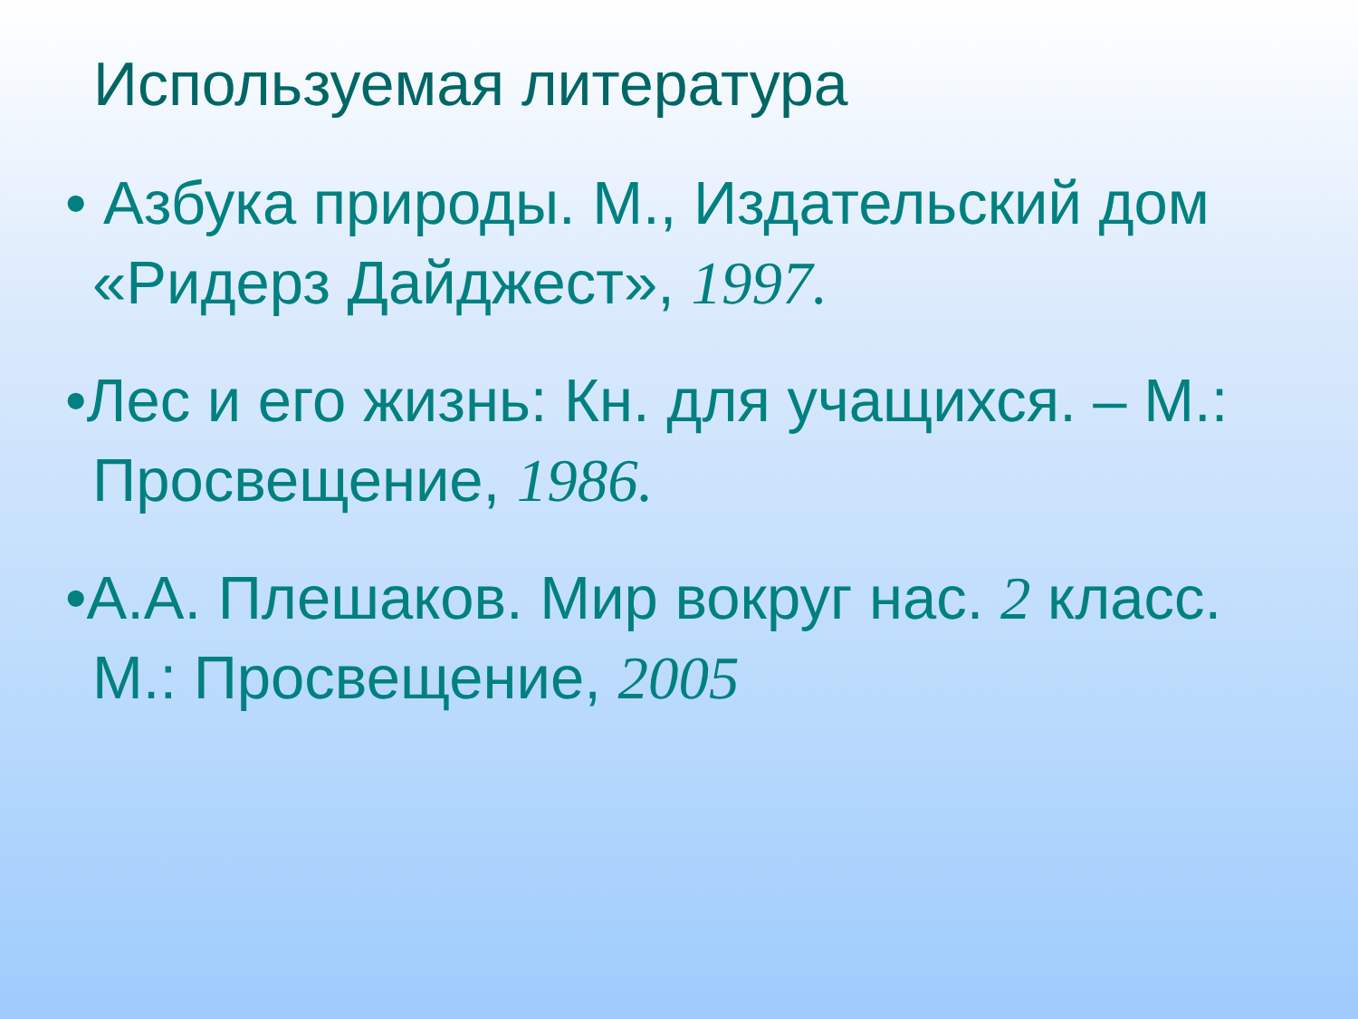Используемая литература
• Азбука природы. М., Издательский дом «Ридерз Дайджест», 1997.
•Лес и его жизнь: Кн. для учащихся. – М.: Просвещение, 1986.
•А.А. Плешаков. Мир вокруг нас. 2 класс. М.: Просвещение, 2005